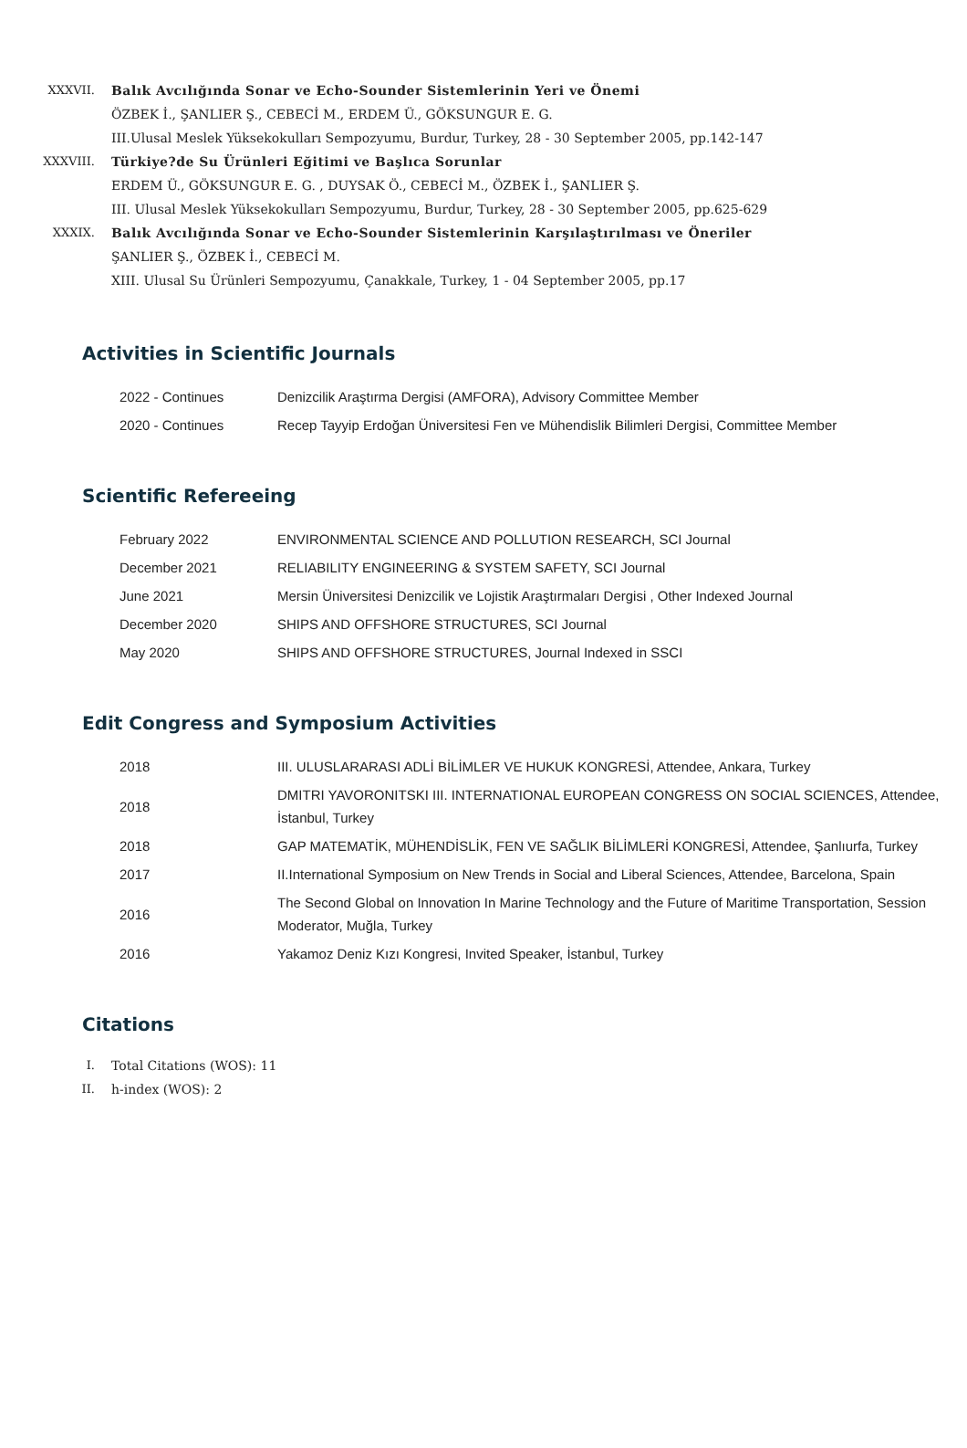XXXVII. Balık Avcılığında Sonar ve Echo-Sounder Sistemlerinin Yeri ve Önemi
ÖZBEK İ., ŞANLIER Ş., CEBECİ M., ERDEM Ü., GÖKSUNGUR E. G.
III.Ulusal Meslek Yüksekokulları Sempozyumu, Burdur, Turkey, 28 - 30 September 2005, pp.142-147
XXXVIII. Türkiye?de Su Ürünleri Eğitimi ve Başlıca Sorunlar
ERDEM Ü., GÖKSUNGUR E. G. , DUYSAK Ö., CEBECİ M., ÖZBEK İ., ŞANLIER Ş.
III. Ulusal Meslek Yüksekokulları Sempozyumu, Burdur, Turkey, 28 - 30 September 2005, pp.625-629
XXXIX. Balık Avcılığında Sonar ve Echo-Sounder Sistemlerinin Karşılaştırılması ve Öneriler
ŞANLIER Ş., ÖZBEK İ., CEBECİ M.
XIII. Ulusal Su Ürünleri Sempozyumu, Çanakkale, Turkey, 1 - 04 September 2005, pp.17
Activities in Scientific Journals
| 2022 - Continues | Denizcilik Araştırma Dergisi (AMFORA), Advisory Committee Member |
| 2020 - Continues | Recep Tayyip Erdoğan Üniversitesi Fen ve Mühendislik Bilimleri Dergisi, Committee Member |
Scientific Refereeing
| February 2022 | ENVIRONMENTAL SCIENCE AND POLLUTION RESEARCH, SCI Journal |
| December 2021 | RELIABILITY ENGINEERING & SYSTEM SAFETY, SCI Journal |
| June 2021 | Mersin Üniversitesi Denizcilik ve Lojistik Araştırmaları Dergisi , Other Indexed Journal |
| December 2020 | SHIPS AND OFFSHORE STRUCTURES, SCI Journal |
| May 2020 | SHIPS AND OFFSHORE STRUCTURES, Journal Indexed in SSCI |
Edit Congress and Symposium Activities
| 2018 | III. ULUSLARARASI ADLİ BİLİMLER VE HUKUK KONGRESİ, Attendee, Ankara, Turkey |
| 2018 | DMITRI YAVORONITSKI III. INTERNATIONAL EUROPEAN CONGRESS ON SOCIAL SCIENCES, Attendee, İstanbul, Turkey |
| 2018 | GAP MATEMATİK, MÜHENDİSLİK, FEN VE SAĞLIK BİLİMLERİ KONGRESİ, Attendee, Şanlıurfa, Turkey |
| 2017 | II.International Symposium on New Trends in Social and Liberal Sciences, Attendee, Barcelona, Spain |
| 2016 | The Second Global on Innovation In Marine Technology and the Future of Maritime Transportation, Session Moderator, Muğla, Turkey |
| 2016 | Yakamoz Deniz Kızı Kongresi, Invited Speaker, İstanbul, Turkey |
Citations
I. Total Citations (WOS): 11
II. h-index (WOS): 2